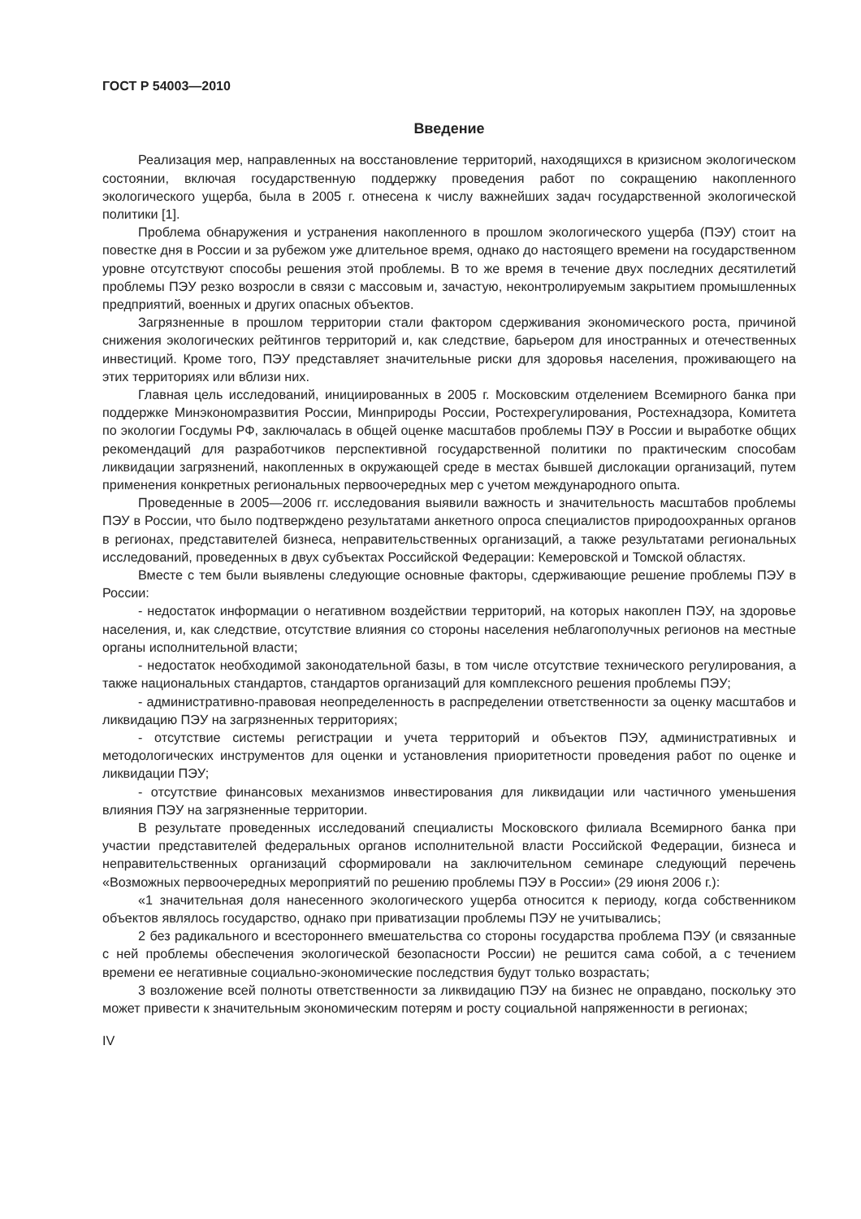ГОСТ Р 54003—2010
Введение
Реализация мер, направленных на восстановление территорий, находящихся в кризисном экологическом состоянии, включая государственную поддержку проведения работ по сокращению накопленного экологического ущерба, была в 2005 г. отнесена к числу важнейших задач государственной экологической политики [1].
Проблема обнаружения и устранения накопленного в прошлом экологического ущерба (ПЭУ) стоит на повестке дня в России и за рубежом уже длительное время, однако до настоящего времени на государственном уровне отсутствуют способы решения этой проблемы. В то же время в течение двух последних десятилетий проблемы ПЭУ резко возросли в связи с массовым и, зачастую, неконтролируемым закрытием промышленных предприятий, военных и других опасных объектов.
Загрязненные в прошлом территории стали фактором сдерживания экономического роста, причиной снижения экологических рейтингов территорий и, как следствие, барьером для иностранных и отечественных инвестиций. Кроме того, ПЭУ представляет значительные риски для здоровья населения, проживающего на этих территориях или вблизи них.
Главная цель исследований, инициированных в 2005 г. Московским отделением Всемирного банка при поддержке Минэкономразвития России, Минприроды России, Ростехрегулирования, Ростехнадзора, Комитета по экологии Госдумы РФ, заключалась в общей оценке масштабов проблемы ПЭУ в России и выработке общих рекомендаций для разработчиков перспективной государственной политики по практическим способам ликвидации загрязнений, накопленных в окружающей среде в местах бывшей дислокации организаций, путем применения конкретных региональных первоочередных мер с учетом международного опыта.
Проведенные в 2005—2006 гг. исследования выявили важность и значительность масштабов проблемы ПЭУ в России, что было подтверждено результатами анкетного опроса специалистов природоохранных органов в регионах, представителей бизнеса, неправительственных организаций, а также результатами региональных исследований, проведенных в двух субъектах Российской Федерации: Кемеровской и Томской областях.
Вместе с тем были выявлены следующие основные факторы, сдерживающие решение проблемы ПЭУ в России:
- недостаток информации о негативном воздействии территорий, на которых накоплен ПЭУ, на здоровье населения, и, как следствие, отсутствие влияния со стороны населения неблагополучных регионов на местные органы исполнительной власти;
- недостаток необходимой законодательной базы, в том числе отсутствие технического регулирования, а также национальных стандартов, стандартов организаций для комплексного решения проблемы ПЭУ;
- административно-правовая неопределенность в распределении ответственности за оценку масштабов и ликвидацию ПЭУ на загрязненных территориях;
- отсутствие системы регистрации и учета территорий и объектов ПЭУ, административных и методологических инструментов для оценки и установления приоритетности проведения работ по оценке и ликвидации ПЭУ;
- отсутствие финансовых механизмов инвестирования для ликвидации или частичного уменьшения влияния ПЭУ на загрязненные территории.
В результате проведенных исследований специалисты Московского филиала Всемирного банка при участии представителей федеральных органов исполнительной власти Российской Федерации, бизнеса и неправительственных организаций сформировали на заключительном семинаре следующий перечень «Возможных первоочередных мероприятий по решению проблемы ПЭУ в России» (29 июня 2006 г.):
«1 значительная доля нанесенного экологического ущерба относится к периоду, когда собственником объектов являлось государство, однако при приватизации проблемы ПЭУ не учитывались;
2 без радикального и всестороннего вмешательства со стороны государства проблема ПЭУ (и связанные с ней проблемы обеспечения экологической безопасности России) не решится сама собой, а с течением времени ее негативные социально-экономические последствия будут только возрастать;
3 возложение всей полноты ответственности за ликвидацию ПЭУ на бизнес не оправдано, поскольку это может привести к значительным экономическим потерям и росту социальной напряженности в регионах;
IV